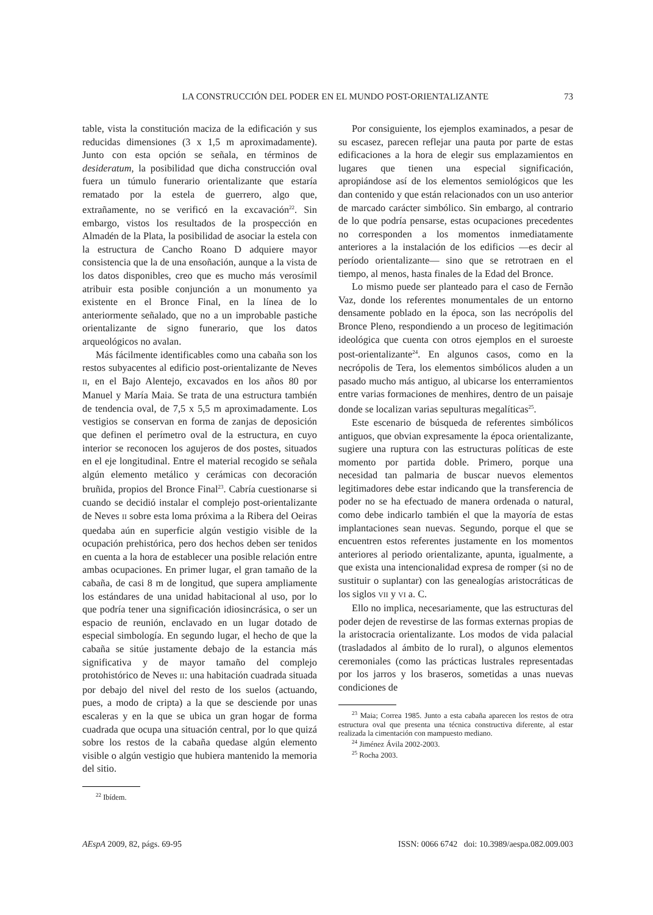LA CONSTRUCCIÓN DEL PODER EN EL MUNDO POST-ORIENTALIZANTE 73
table, vista la constitución maciza de la edificación y sus reducidas dimensiones (3 x 1,5 m aproximadamente). Junto con esta opción se señala, en términos de desideratum, la posibilidad que dicha construcción oval fuera un túmulo funerario orientalizante que estaría rematado por la estela de guerrero, algo que, extrañamente, no se verificó en la excavación<sup>22</sup>. Sin embargo, vistos los resultados de la prospección en Almadén de la Plata, la posibilidad de asociar la estela con la estructura de Cancho Roano D adquiere mayor consistencia que la de una ensoñación, aunque a la vista de los datos disponibles, creo que es mucho más verosímil atribuir esta posible conjunción a un monumento ya existente en el Bronce Final, en la línea de lo anteriormente señalado, que no a un improbable pastiche orientalizante de signo funerario, que los datos arqueológicos no avalan.
Más fácilmente identificables como una cabaña son los restos subyacentes al edificio post-orientalizante de Neves II, en el Bajo Alentejo, excavados en los años 80 por Manuel y María Maia. Se trata de una estructura también de tendencia oval, de 7,5 x 5,5 m aproximadamente. Los vestigios se conservan en forma de zanjas de deposición que definen el perímetro oval de la estructura, en cuyo interior se reconocen los agujeros de dos postes, situados en el eje longitudinal. Entre el material recogido se señala algún elemento metálico y cerámicas con decoración bruñida, propios del Bronce Final<sup>23</sup>. Cabría cuestionarse si cuando se decidió instalar el complejo post-orientalizante de Neves II sobre esta loma próxima a la Ribera del Oeiras quedaba aún en superficie algún vestigio visible de la ocupación prehistórica, pero dos hechos deben ser tenidos en cuenta a la hora de establecer una posible relación entre ambas ocupaciones. En primer lugar, el gran tamaño de la cabaña, de casi 8 m de longitud, que supera ampliamente los estándares de una unidad habitacional al uso, por lo que podría tener una significación idiosincrásica, o ser un espacio de reunión, enclavado en un lugar dotado de especial simbología. En segundo lugar, el hecho de que la cabaña se sitúe justamente debajo de la estancia más significativa y de mayor tamaño del complejo protohistórico de Neves II: una habitación cuadrada situada por debajo del nivel del resto de los suelos (actuando, pues, a modo de cripta) a la que se desciende por unas escaleras y en la que se ubica un gran hogar de forma cuadrada que ocupa una situación central, por lo que quizá sobre los restos de la cabaña quedase algún elemento visible o algún vestigio que hubiera mantenido la memoria del sitio.
<sup>22</sup> Ibídem.
Por consiguiente, los ejemplos examinados, a pesar de su escasez, parecen reflejar una pauta por parte de estas edificaciones a la hora de elegir sus emplazamientos en lugares que tienen una especial significación, apropiándose así de los elementos semiológicos que les dan contenido y que están relacionados con un uso anterior de marcado carácter simbólico. Sin embargo, al contrario de lo que podría pensarse, estas ocupaciones precedentes no corresponden a los momentos inmediatamente anteriores a la instalación de los edificios —es decir al período orientalizante— sino que se retrotraen en el tiempo, al menos, hasta finales de la Edad del Bronce.
Lo mismo puede ser planteado para el caso de Fernão Vaz, donde los referentes monumentales de un entorno densamente poblado en la época, son las necrópolis del Bronce Pleno, respondiendo a un proceso de legitimación ideológica que cuenta con otros ejemplos en el suroeste post-orientalizante<sup>24</sup>. En algunos casos, como en la necrópolis de Tera, los elementos simbólicos aluden a un pasado mucho más antiguo, al ubicarse los enterramientos entre varias formaciones de menhires, dentro de un paisaje donde se localizan varias sepulturas megalíticas<sup>25</sup>.
Este escenario de búsqueda de referentes simbólicos antiguos, que obvian expresamente la época orientalizante, sugiere una ruptura con las estructuras políticas de este momento por partida doble. Primero, porque una necesidad tan palmaria de buscar nuevos elementos legitimadores debe estar indicando que la transferencia de poder no se ha efectuado de manera ordenada o natural, como debe indicarlo también el que la mayoría de estas implantaciones sean nuevas. Segundo, porque el que se encuentren estos referentes justamente en los momentos anteriores al periodo orientalizante, apunta, igualmente, a que exista una intencionalidad expresa de romper (si no de sustituir o suplantar) con las genealogías aristocráticas de los siglos VII y VI a. C.
Ello no implica, necesariamente, que las estructuras del poder dejen de revestirse de las formas externas propias de la aristocracia orientalizante. Los modos de vida palacial (trasladados al ámbito de lo rural), o algunos elementos ceremoniales (como las prácticas lustrales representadas por los jarros y los braseros, sometidas a unas nuevas condiciones de
<sup>23</sup> Maia; Correa 1985. Junto a esta cabaña aparecen los restos de otra estructura oval que presenta una técnica constructiva diferente, al estar realizada la cimentación con mampuesto mediano.
<sup>24</sup> Jiménez Ávila 2002-2003.
<sup>25</sup> Rocha 2003.
AEspA 2009, 82, págs. 69-95 ISSN: 0066 6742 doi: 10.3989/aespa.082.009.003